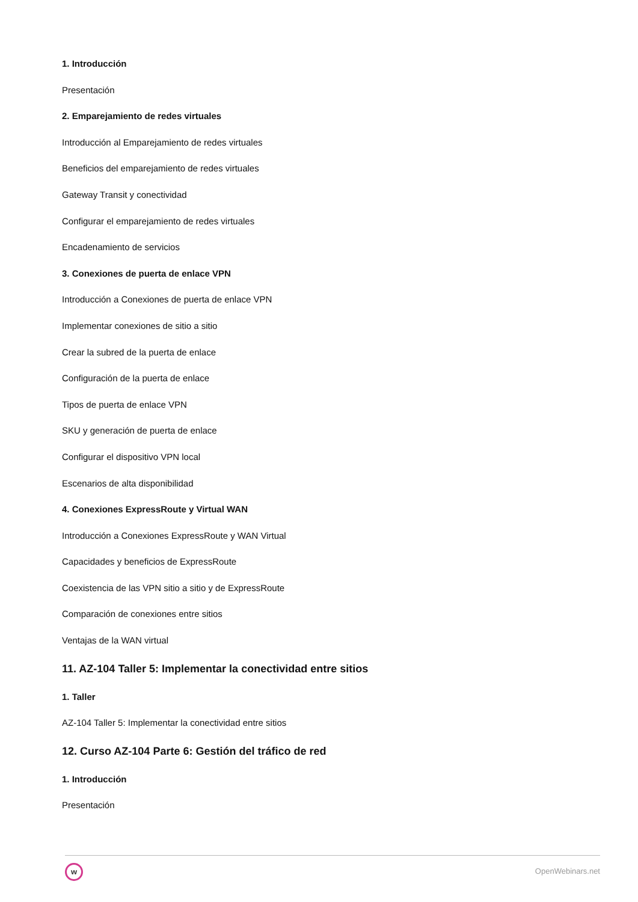1. Introducción
Presentación
2. Emparejamiento de redes virtuales
Introducción al Emparejamiento de redes virtuales
Beneficios del emparejamiento de redes virtuales
Gateway Transit y conectividad
Configurar el emparejamiento de redes virtuales
Encadenamiento de servicios
3. Conexiones de puerta de enlace VPN
Introducción a Conexiones de puerta de enlace VPN
Implementar conexiones de sitio a sitio
Crear la subred de la puerta de enlace
Configuración de la puerta de enlace
Tipos de puerta de enlace VPN
SKU y generación de puerta de enlace
Configurar el dispositivo VPN local
Escenarios de alta disponibilidad
4. Conexiones ExpressRoute y Virtual WAN
Introducción a Conexiones ExpressRoute y WAN Virtual
Capacidades y beneficios de ExpressRoute
Coexistencia de las VPN sitio a sitio y de ExpressRoute
Comparación de conexiones entre sitios
Ventajas de la WAN virtual
11. AZ-104 Taller 5: Implementar la conectividad entre sitios
1. Taller
AZ-104 Taller 5: Implementar la conectividad entre sitios
12. Curso AZ-104 Parte 6: Gestión del tráfico de red
1. Introducción
Presentación
w
OpenWebinars.net